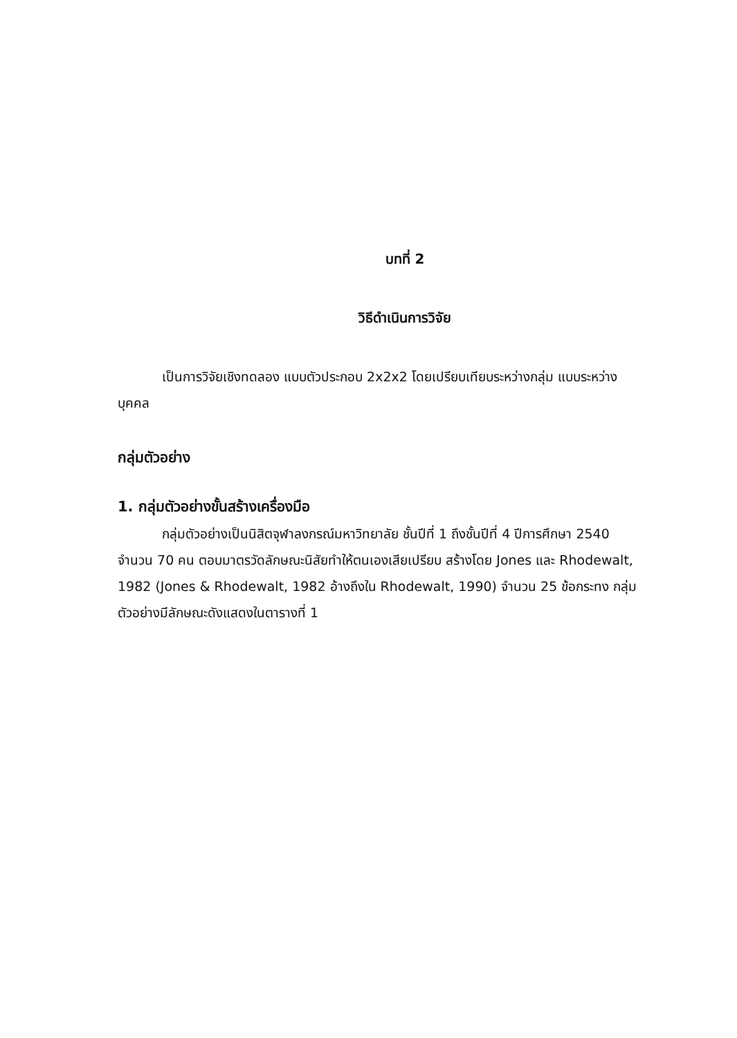บทที่ 2
วิธีดำเนินการวิจัย
เป็นการวิจัยเชิงทดลอง แบบตัวประกอบ 2x2x2 โดยเปรียบเทียบระหว่างกลุ่ม แบบระหว่างบุคคล
กลุ่มตัวอย่าง
1. กลุ่มตัวอย่างขั้นสร้างเครื่องมือ
กลุ่มตัวอย่างเป็นนิสิตจุฬาลงกรณ์มหาวิทยาลัย ชั้นปีที่ 1 ถึงชั้นปีที่ 4 ปีการศึกษา 2540 จำนวน 70 คน ตอบมาตรวัดลักษณะนิสัยทำให้ตนเองเสียเปรียบ สร้างโดย Jones และ Rhodewalt, 1982 (Jones & Rhodewalt, 1982 อ้างถึงใน Rhodewalt, 1990) จำนวน 25 ข้อกระทง กลุ่มตัวอย่างมีลักษณะดังแสดงในตารางที่ 1